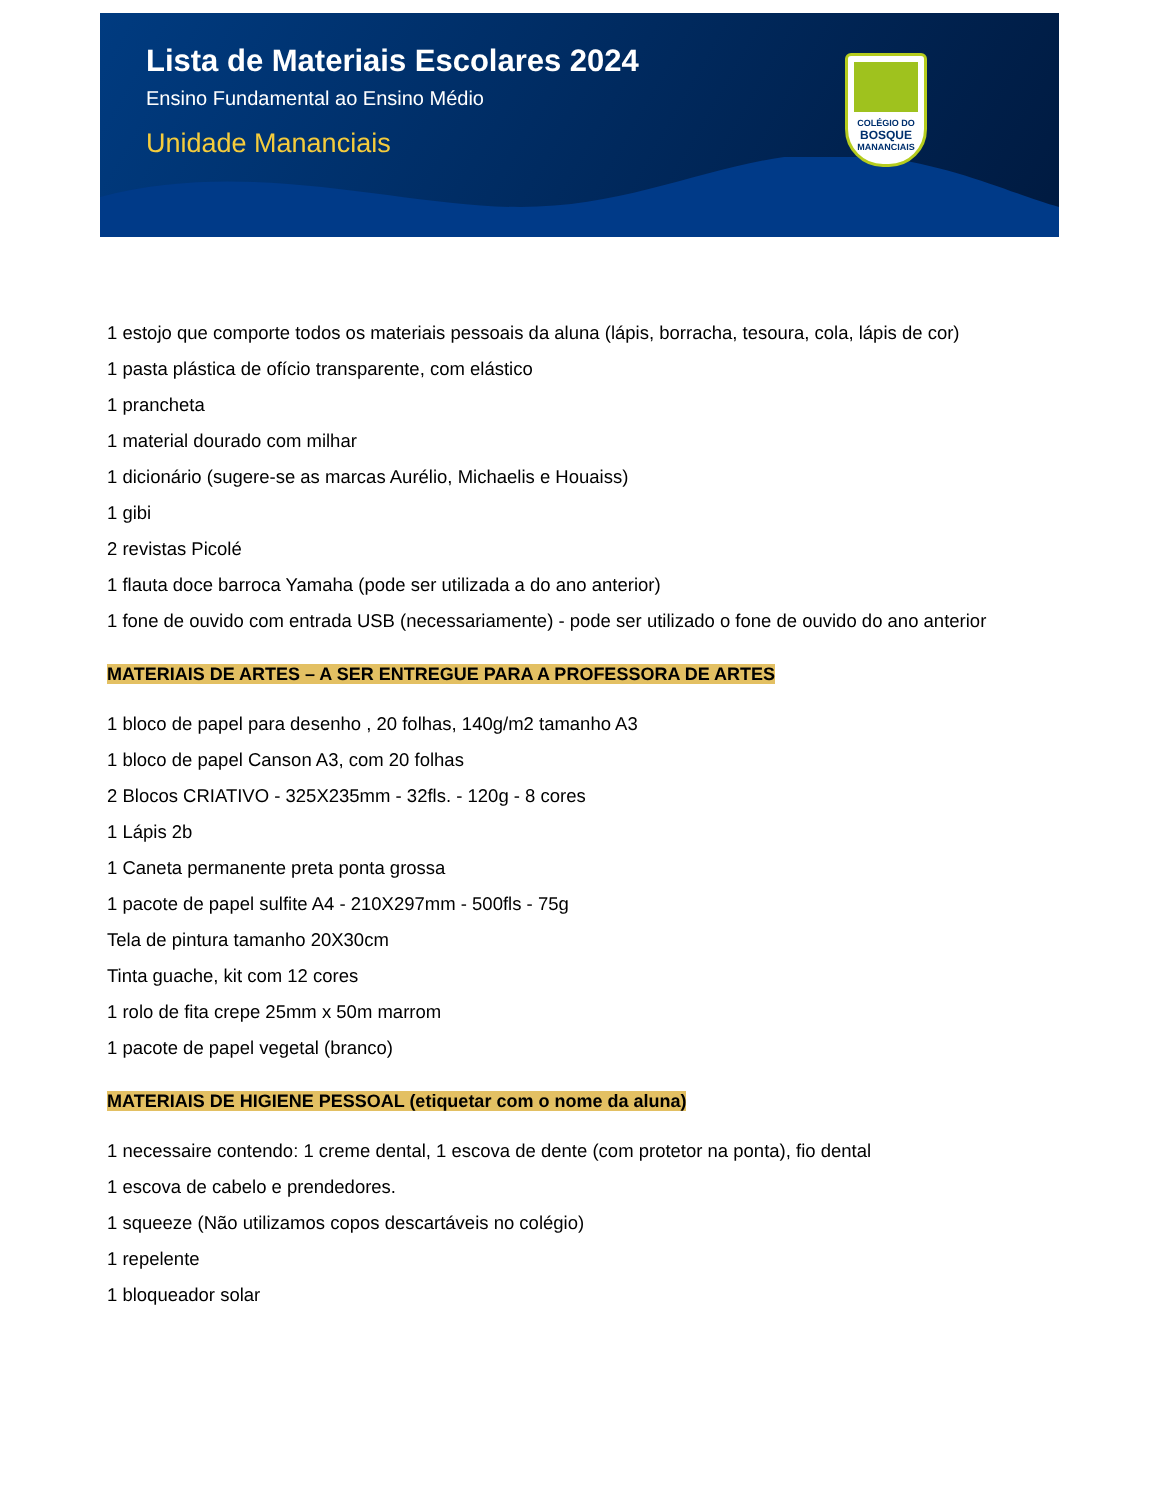Lista de Materiais Escolares 2024
Ensino Fundamental ao Ensino Médio
Unidade Mananciais
COLÉGIO DO
BOSQUE
MANANCIAIS
1 estojo que comporte todos os materiais pessoais da aluna (lápis, borracha, tesoura, cola, lápis de cor)
1 pasta plástica de ofício transparente, com elástico
1 prancheta
1 material dourado com milhar
1 dicionário (sugere-se as marcas Aurélio, Michaelis e Houaiss)
1 gibi
2 revistas Picolé
1 flauta doce barroca Yamaha (pode ser utilizada a do ano anterior)
1 fone de ouvido com entrada USB (necessariamente) - pode ser utilizado o fone de ouvido do ano anterior
MATERIAIS DE ARTES – A SER ENTREGUE PARA A PROFESSORA DE ARTES
1 bloco de papel para desenho , 20 folhas, 140g/m2 tamanho A3
1 bloco de papel Canson A3, com 20 folhas
2 Blocos CRIATIVO - 325X235mm - 32fls. - 120g - 8 cores
1 Lápis 2b
1 Caneta permanente preta ponta grossa
1 pacote de papel sulfite A4 - 210X297mm - 500fls - 75g
Tela de pintura tamanho 20X30cm
Tinta guache, kit com 12 cores
1 rolo de fita crepe 25mm x 50m marrom
1 pacote de papel vegetal (branco)
MATERIAIS DE HIGIENE PESSOAL (etiquetar com o nome da aluna)
1 necessaire contendo: 1 creme dental, 1 escova de dente (com protetor na ponta), fio dental
1 escova de cabelo e prendedores.
1 squeeze (Não utilizamos copos descartáveis no colégio)
1 repelente
1 bloqueador solar